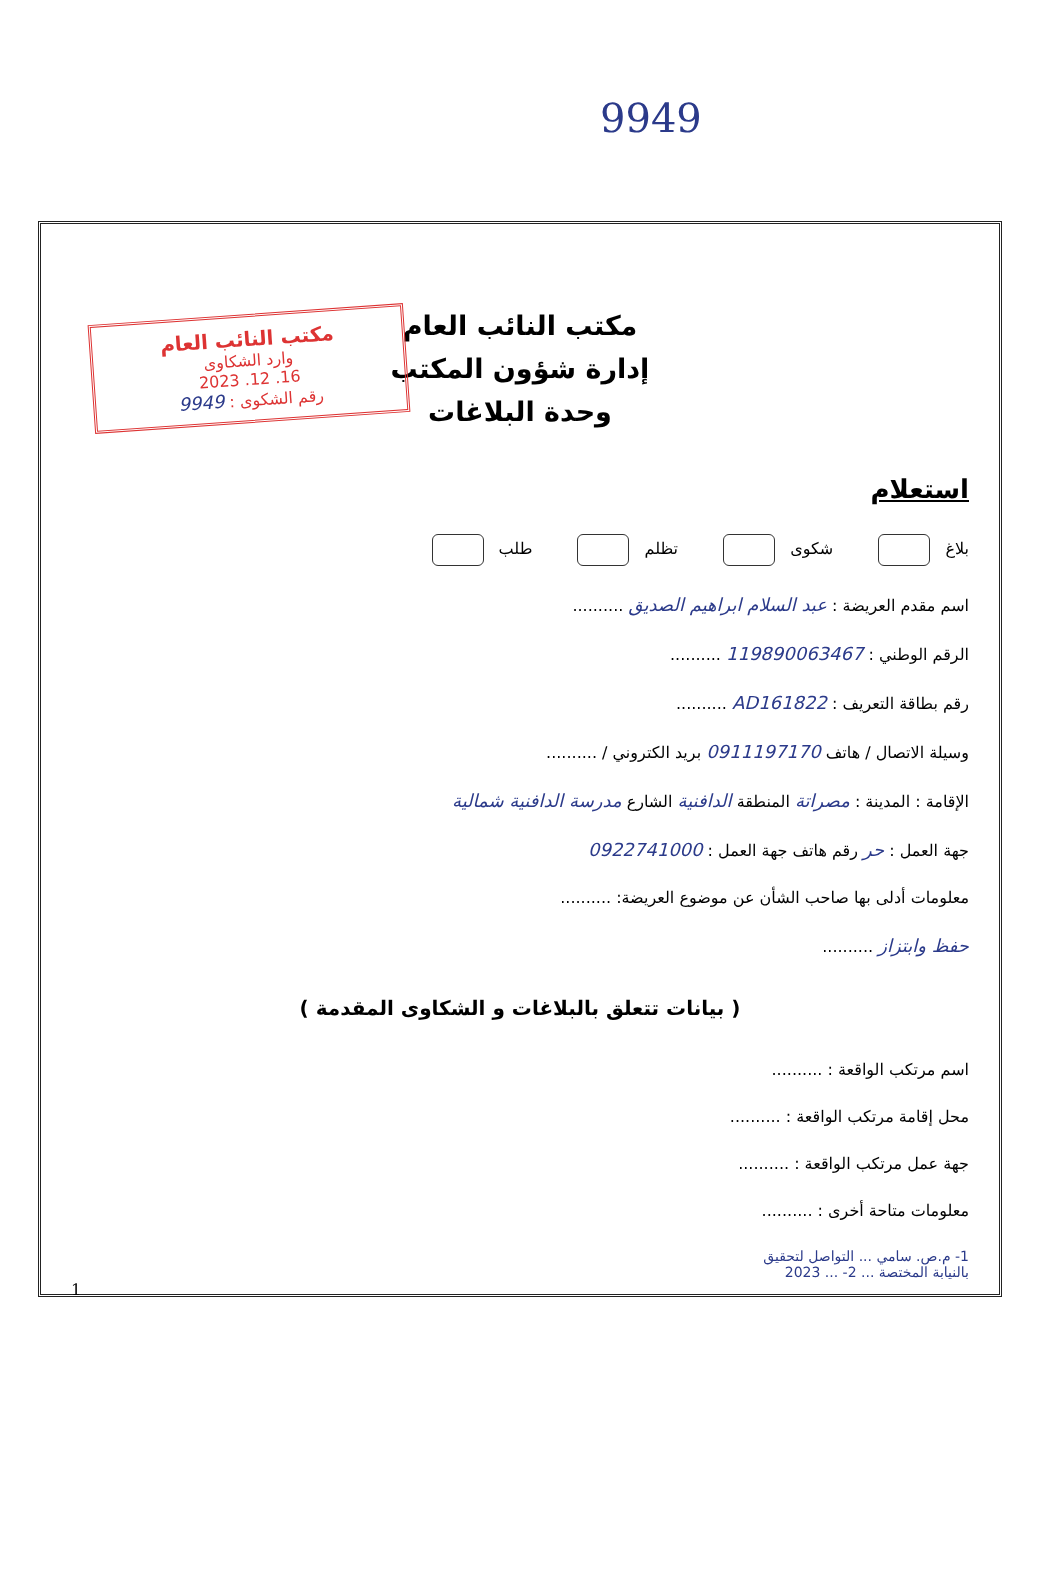9949
مكتب النائب العام
إدارة شؤون المكتب
وحدة البلاغات
مكتب النائب العام
وارد الشكاوى
16. 12. 2023
رقم الشكوى : 9949
استعلام
بلاغ شكوى تظلم طلب
اسم مقدم العريضة : عبد السلام ابراهيم الصديق ..........
الرقم الوطني : 119890063467 ..........
رقم بطاقة التعريف : AD161822 ..........
وسيلة الاتصال / هاتف 0911197170 بريد الكتروني / ..........
الإقامة : المدينة : مصراتة المنطقة الدافنية الشارع مدرسة الدافنية شمالية
جهة العمل : حر رقم هاتف جهة العمل : 0922741000
معلومات أدلى بها صاحب الشأن عن موضوع العريضة: ..........
حفظ وابتزاز ..........
( بيانات تتعلق بالبلاغات و الشكاوى المقدمة )
اسم مرتكب الواقعة : ..........
محل إقامة مرتكب الواقعة : ..........
جهة عمل مرتكب الواقعة : ..........
معلومات متاحة أخرى : ..........
1- م.ص. سامي ... التواصل لتحقيق بالنيابة المختصة ... 2- ... 2023
1